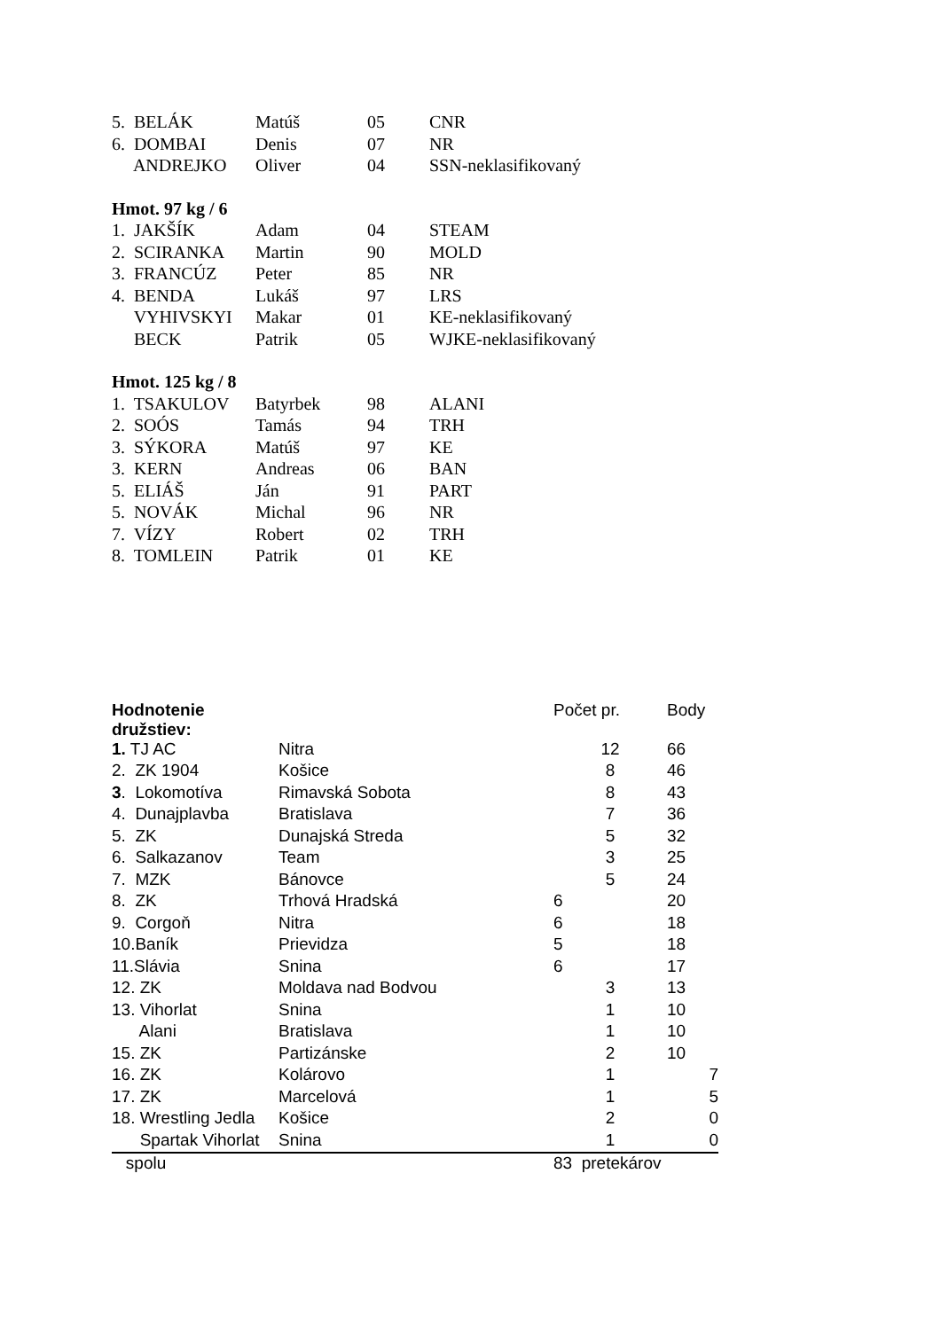| 5. BELÁK | Matúš | 05 | CNR |
| 6. DOMBAI | Denis | 07 | NR |
| ANDREJKO | Oliver | 04 | SSN-neklasifikovaný |
| Hmot. 97 kg / 6 | | | |
| 1. JAKŠÍK | Adam | 04 | STEAM |
| 2. SCIRANKA | Martin | 90 | MOLD |
| 3. FRANCÚZ | Peter | 85 | NR |
| 4. BENDA | Lukáš | 97 | LRS |
| VYHIVSKYI | Makar | 01 | KE-neklasifikovaný |
| BECK | Patrik | 05 | WJKE-neklasifikovaný |
| Hmot. 125 kg / 8 | | | |
| 1. TSAKULOV | Batyrbek | 98 | ALANI |
| 2. SOÓS | Tamás | 94 | TRH |
| 3. SÝKORA | Matúš | 97 | KE |
| 3. KERN | Andreas | 06 | BAN |
| 5. ELIÁŠ | Ján | 91 | PART |
| 5. NOVÁK | Michal | 96 | NR |
| 7. VÍZY | Robert | 02 | TRH |
| 8. TOMLEIN | Patrik | 01 | KE |
| Hodnotenie družstiev: | | Počet pr. | Body |
| --- | --- | --- | --- |
| 1. TJ AC | Nitra | 12 | 66 |
| 2. ZK 1904 | Košice | 8 | 46 |
| 3 . Lokomotíva | Rimavská Sobota | 8 | 43 |
| 4. Dunajplavba | Bratislava | 7 | 36 |
| 5. ZK | Dunajská Streda | 5 | 32 |
| 6. Salkazanov | Team | 3 | 25 |
| 7. MZK | Bánovce | 5 | 24 |
| 8. ZK | Trhová Hradská | 6 | 20 |
| 9. Corgoň | Nitra | 6 | 18 |
| 10.Baník | Prievidza | 5 | 18 |
| 11.Slávia | Snina | 6 | 17 |
| 12. ZK | Moldava nad Bodvou | 3 | 13 |
| 13. Vihorlat | Snina | 1 | 10 |
| Alani | Bratislava | 1 | 10 |
| 15. ZK | Partizánske | 2 | 10 |
| 16. ZK | Kolárovo | 1 | 7 |
| 17. ZK | Marcelová | 1 | 5 |
| 18. Wrestling Jedla | Košice | 2 | 0 |
| Spartak Vihorlat | Snina | 1 | 0 |
| spolu | | 83 pretekárov | |